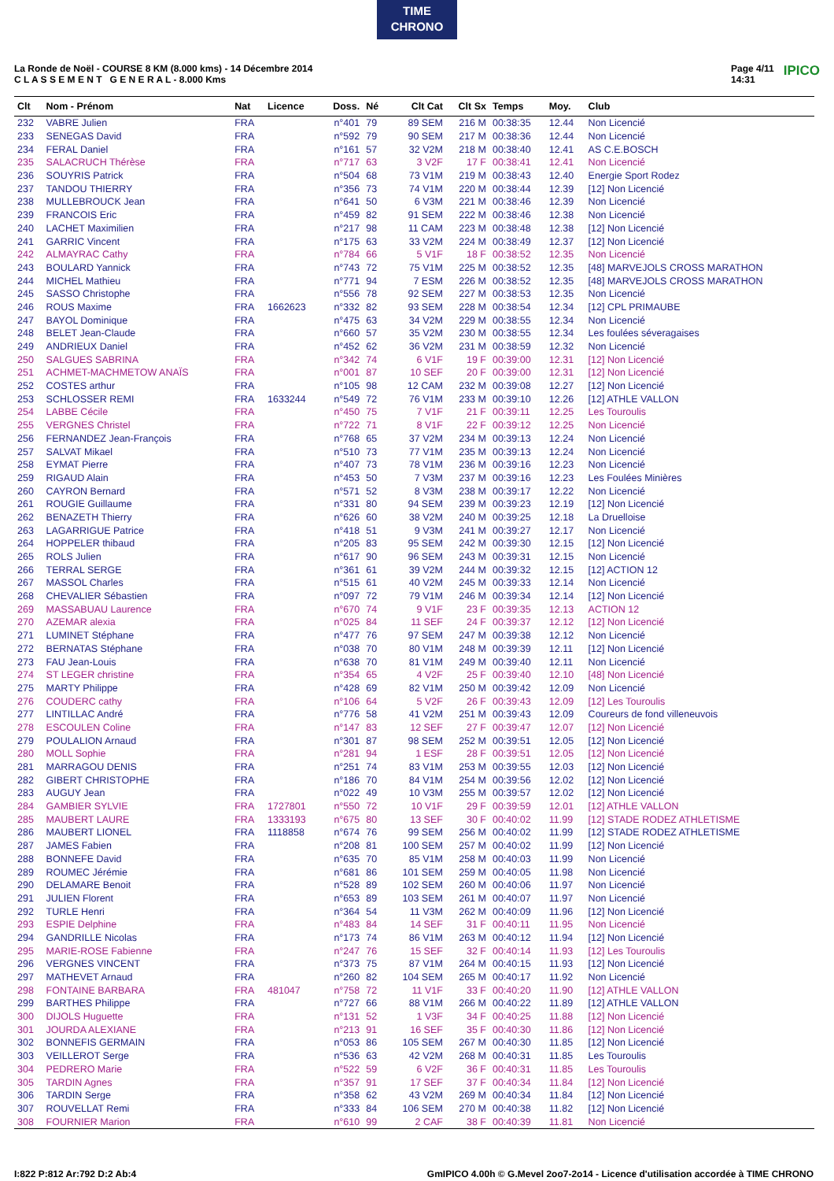TIME
CHRONO
La Ronde de Noël - COURSE 8 KM (8.000 kms) - 14 Décembre 2014
C L A S S E M E N T G E N E R A L - 8.000 Kms
Page 4/11
14:31 IPICO
| Clt | Nom - Prénom | Nat | Licence | Doss. | Né | Clt Cat | Clt Sx | Temps | Moy. | Club |
| --- | --- | --- | --- | --- | --- | --- | --- | --- | --- | --- |
| 232 | VABRE Julien | FRA | | n°401 | 79 | 89 SEM | 216 M | 00:38:35 | 12.44 | Non Licencié |
| 233 | SENEGAS David | FRA | | n°592 | 79 | 90 SEM | 217 M | 00:38:36 | 12.44 | Non Licencié |
| 234 | FERAL Daniel | FRA | | n°161 | 57 | 32 V2M | 218 M | 00:38:40 | 12.41 | AS C.E.BOSCH |
| 235 | SALACRUCH Thérèse | FRA | | n°717 | 63 | 3 V2F | 17 F | 00:38:41 | 12.41 | Non Licencié |
| 236 | SOUYRIS Patrick | FRA | | n°504 | 68 | 73 V1M | 219 M | 00:38:43 | 12.40 | Energie Sport Rodez |
| 237 | TANDOU THIERRY | FRA | | n°356 | 73 | 74 V1M | 220 M | 00:38:44 | 12.39 | [12] Non Licencié |
| 238 | MULLEBROUCK Jean | FRA | | n°641 | 50 | 6 V3M | 221 M | 00:38:46 | 12.39 | Non Licencié |
| 239 | FRANCOIS Eric | FRA | | n°459 | 82 | 91 SEM | 222 M | 00:38:46 | 12.38 | Non Licencié |
| 240 | LACHET Maximilien | FRA | | n°217 | 98 | 11 CAM | 223 M | 00:38:48 | 12.38 | [12] Non Licencié |
| 241 | GARRIC Vincent | FRA | | n°175 | 63 | 33 V2M | 224 M | 00:38:49 | 12.37 | [12] Non Licencié |
| 242 | ALMAYRAC Cathy | FRA | | n°784 | 66 | 5 V1F | 18 F | 00:38:52 | 12.35 | Non Licencié |
| 243 | BOULARD Yannick | FRA | | n°743 | 72 | 75 V1M | 225 M | 00:38:52 | 12.35 | [48] MARVEJOLS CROSS MARATHON |
| 244 | MICHEL Mathieu | FRA | | n°771 | 94 | 7 ESM | 226 M | 00:38:52 | 12.35 | [48] MARVEJOLS CROSS MARATHON |
| 245 | SASSO Christophe | FRA | | n°556 | 78 | 92 SEM | 227 M | 00:38:53 | 12.35 | Non Licencié |
| 246 | ROUS Maxime | FRA | 1662623 | n°332 | 82 | 93 SEM | 228 M | 00:38:54 | 12.34 | [12] CPL PRIMAUBE |
| 247 | BAYOL Dominique | FRA | | n°475 | 63 | 34 V2M | 229 M | 00:38:55 | 12.34 | Non Licencié |
| 248 | BELET Jean-Claude | FRA | | n°660 | 57 | 35 V2M | 230 M | 00:38:55 | 12.34 | Les foulées séveragaises |
| 249 | ANDRIEUX Daniel | FRA | | n°452 | 62 | 36 V2M | 231 M | 00:38:59 | 12.32 | Non Licencié |
| 250 | SALGUES SABRINA | FRA | | n°342 | 74 | 6 V1F | 19 F | 00:39:00 | 12.31 | [12] Non Licencié |
| 251 | ACHMET-MACHMETOW ANAÏS | FRA | | n°001 | 87 | 10 SEF | 20 F | 00:39:00 | 12.31 | [12] Non Licencié |
| 252 | COSTES arthur | FRA | | n°105 | 98 | 12 CAM | 232 M | 00:39:08 | 12.27 | [12] Non Licencié |
| 253 | SCHLOSSER REMI | FRA | 1633244 | n°549 | 72 | 76 V1M | 233 M | 00:39:10 | 12.26 | [12] ATHLE VALLON |
| 254 | LABBE Cécile | FRA | | n°450 | 75 | 7 V1F | 21 F | 00:39:11 | 12.25 | Les Touroulis |
| 255 | VERGNES Christel | FRA | | n°722 | 71 | 8 V1F | 22 F | 00:39:12 | 12.25 | Non Licencié |
| 256 | FERNANDEZ Jean-François | FRA | | n°768 | 65 | 37 V2M | 234 M | 00:39:13 | 12.24 | Non Licencié |
| 257 | SALVAT Mikael | FRA | | n°510 | 73 | 77 V1M | 235 M | 00:39:13 | 12.24 | Non Licencié |
| 258 | EYMAT Pierre | FRA | | n°407 | 73 | 78 V1M | 236 M | 00:39:16 | 12.23 | Non Licencié |
| 259 | RIGAUD Alain | FRA | | n°453 | 50 | 7 V3M | 237 M | 00:39:16 | 12.23 | Les Foulées Minières |
| 260 | CAYRON Bernard | FRA | | n°571 | 52 | 8 V3M | 238 M | 00:39:17 | 12.22 | Non Licencié |
| 261 | ROUGIE Guillaume | FRA | | n°331 | 80 | 94 SEM | 239 M | 00:39:23 | 12.19 | [12] Non Licencié |
| 262 | BENAZETH Thierry | FRA | | n°626 | 60 | 38 V2M | 240 M | 00:39:25 | 12.18 | La Druelloise |
| 263 | LAGARRIGUE Patrice | FRA | | n°418 | 51 | 9 V3M | 241 M | 00:39:27 | 12.17 | Non Licencié |
| 264 | HOPPELER thibaud | FRA | | n°205 | 83 | 95 SEM | 242 M | 00:39:30 | 12.15 | [12] Non Licencié |
| 265 | ROLS Julien | FRA | | n°617 | 90 | 96 SEM | 243 M | 00:39:31 | 12.15 | Non Licencié |
| 266 | TERRAL SERGE | FRA | | n°361 | 61 | 39 V2M | 244 M | 00:39:32 | 12.15 | [12] ACTION 12 |
| 267 | MASSOL Charles | FRA | | n°515 | 61 | 40 V2M | 245 M | 00:39:33 | 12.14 | Non Licencié |
| 268 | CHEVALIER Sébastien | FRA | | n°097 | 72 | 79 V1M | 246 M | 00:39:34 | 12.14 | [12] Non Licencié |
| 269 | MASSABUAU Laurence | FRA | | n°670 | 74 | 9 V1F | 23 F | 00:39:35 | 12.13 | ACTION 12 |
| 270 | AZEMAR alexia | FRA | | n°025 | 84 | 11 SEF | 24 F | 00:39:37 | 12.12 | [12] Non Licencié |
| 271 | LUMINET Stéphane | FRA | | n°477 | 76 | 97 SEM | 247 M | 00:39:38 | 12.12 | Non Licencié |
| 272 | BERNATAS Stéphane | FRA | | n°038 | 70 | 80 V1M | 248 M | 00:39:39 | 12.11 | [12] Non Licencié |
| 273 | FAU Jean-Louis | FRA | | n°638 | 70 | 81 V1M | 249 M | 00:39:40 | 12.11 | Non Licencié |
| 274 | ST LEGER christine | FRA | | n°354 | 65 | 4 V2F | 25 F | 00:39:40 | 12.10 | [48] Non Licencié |
| 275 | MARTY Philippe | FRA | | n°428 | 69 | 82 V1M | 250 M | 00:39:42 | 12.09 | Non Licencié |
| 276 | COUDERC cathy | FRA | | n°106 | 64 | 5 V2F | 26 F | 00:39:43 | 12.09 | [12] Les Touroulis |
| 277 | LINTILLAC André | FRA | | n°776 | 58 | 41 V2M | 251 M | 00:39:43 | 12.09 | Coureurs de fond villeneuvois |
| 278 | ESCOULEN Coline | FRA | | n°147 | 83 | 12 SEF | 27 F | 00:39:47 | 12.07 | [12] Non Licencié |
| 279 | POULALION Arnaud | FRA | | n°301 | 87 | 98 SEM | 252 M | 00:39:51 | 12.05 | [12] Non Licencié |
| 280 | MOLL Sophie | FRA | | n°281 | 94 | 1 ESF | 28 F | 00:39:51 | 12.05 | [12] Non Licencié |
| 281 | MARRAGOU DENIS | FRA | | n°251 | 74 | 83 V1M | 253 M | 00:39:55 | 12.03 | [12] Non Licencié |
| 282 | GIBERT CHRISTOPHE | FRA | | n°186 | 70 | 84 V1M | 254 M | 00:39:56 | 12.02 | [12] Non Licencié |
| 283 | AUGUY Jean | FRA | | n°022 | 49 | 10 V3M | 255 M | 00:39:57 | 12.02 | [12] Non Licencié |
| 284 | GAMBIER SYLVIE | FRA | 1727801 | n°550 | 72 | 10 V1F | 29 F | 00:39:59 | 12.01 | [12] ATHLE VALLON |
| 285 | MAUBERT LAURE | FRA | 1333193 | n°675 | 80 | 13 SEF | 30 F | 00:40:02 | 11.99 | [12] STADE RODEZ ATHLETISME |
| 286 | MAUBERT LIONEL | FRA | 1118858 | n°674 | 76 | 99 SEM | 256 M | 00:40:02 | 11.99 | [12] STADE RODEZ ATHLETISME |
| 287 | JAMES Fabien | FRA | | n°208 | 81 | 100 SEM | 257 M | 00:40:02 | 11.99 | [12] Non Licencié |
| 288 | BONNEFE David | FRA | | n°635 | 70 | 85 V1M | 258 M | 00:40:03 | 11.99 | Non Licencié |
| 289 | ROUMEC Jérémie | FRA | | n°681 | 86 | 101 SEM | 259 M | 00:40:05 | 11.98 | Non Licencié |
| 290 | DELAMARE Benoit | FRA | | n°528 | 89 | 102 SEM | 260 M | 00:40:06 | 11.97 | Non Licencié |
| 291 | JULIEN Florent | FRA | | n°653 | 89 | 103 SEM | 261 M | 00:40:07 | 11.97 | Non Licencié |
| 292 | TURLE Henri | FRA | | n°364 | 54 | 11 V3M | 262 M | 00:40:09 | 11.96 | [12] Non Licencié |
| 293 | ESPIE Delphine | FRA | | n°483 | 84 | 14 SEF | 31 F | 00:40:11 | 11.95 | Non Licencié |
| 294 | GANDRILLE Nicolas | FRA | | n°173 | 74 | 86 V1M | 263 M | 00:40:12 | 11.94 | [12] Non Licencié |
| 295 | MARIE-ROSE Fabienne | FRA | | n°247 | 76 | 15 SEF | 32 F | 00:40:14 | 11.93 | [12] Les Touroulis |
| 296 | VERGNES VINCENT | FRA | | n°373 | 75 | 87 V1M | 264 M | 00:40:15 | 11.93 | [12] Non Licencié |
| 297 | MATHEVET Arnaud | FRA | | n°260 | 82 | 104 SEM | 265 M | 00:40:17 | 11.92 | Non Licencié |
| 298 | FONTAINE BARBARA | FRA | 481047 | n°758 | 72 | 11 V1F | 33 F | 00:40:20 | 11.90 | [12] ATHLE VALLON |
| 299 | BARTHES Philippe | FRA | | n°727 | 66 | 88 V1M | 266 M | 00:40:22 | 11.89 | [12] ATHLE VALLON |
| 300 | DIJOLS Huguette | FRA | | n°131 | 52 | 1 V3F | 34 F | 00:40:25 | 11.88 | [12] Non Licencié |
| 301 | JOURDA ALEXIANE | FRA | | n°213 | 91 | 16 SEF | 35 F | 00:40:30 | 11.86 | [12] Non Licencié |
| 302 | BONNEFIS GERMAIN | FRA | | n°053 | 86 | 105 SEM | 267 M | 00:40:30 | 11.85 | [12] Non Licencié |
| 303 | VEILLEROT Serge | FRA | | n°536 | 63 | 42 V2M | 268 M | 00:40:31 | 11.85 | Les Touroulis |
| 304 | PEDRERO Marie | FRA | | n°522 | 59 | 6 V2F | 36 F | 00:40:31 | 11.85 | Les Touroulis |
| 305 | TARDIN Agnes | FRA | | n°357 | 91 | 17 SEF | 37 F | 00:40:34 | 11.84 | [12] Non Licencié |
| 306 | TARDIN Serge | FRA | | n°358 | 62 | 43 V2M | 269 M | 00:40:34 | 11.84 | [12] Non Licencié |
| 307 | ROUVELLAT Remi | FRA | | n°333 | 84 | 106 SEM | 270 M | 00:40:38 | 11.82 | [12] Non Licencié |
| 308 | FOURNIER Marion | FRA | | n°610 | 99 | 2 CAF | 38 F | 00:40:39 | 11.81 | Non Licencié |
I:822 P:812 Ar:792 D:2 Ab:4 GmIPICO 4.00h © G.Mevel 2oo7-2o14 - Licence d'utilisation accordée à TIME CHRONO